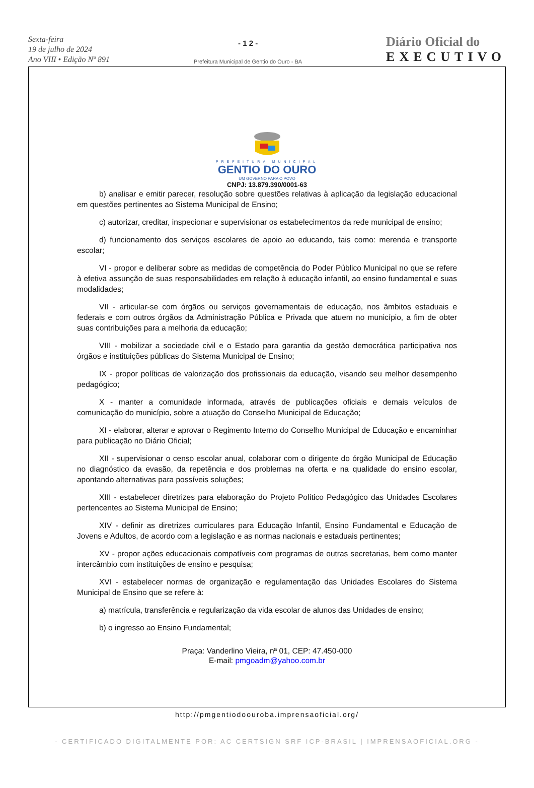Sexta-feira
19 de julho de 2024
Ano VIII • Edição Nº 891
- 1 2 -
Prefeitura Municipal de Gentio do Ouro - BA
Diário Oficial do
EXECUTIVO
PREFEITURA MUNICIPAL
GENTIO DO OURO
UM GOVERNO PARA O POVO
CNPJ: 13.879.390/0001-63
b) analisar e emitir parecer, resolução sobre questões relativas à aplicação da legislação educacional em questões pertinentes ao Sistema Municipal de Ensino;
c) autorizar, creditar, inspecionar e supervisionar os estabelecimentos da rede municipal de ensino;
d) funcionamento dos serviços escolares de apoio ao educando, tais como: merenda e transporte escolar;
VI - propor e deliberar sobre as medidas de competência do Poder Público Municipal no que se refere à efetiva assunção de suas responsabilidades em relação à educação infantil, ao ensino fundamental e suas modalidades;
VII - articular-se com órgãos ou serviços governamentais de educação, nos âmbitos estaduais e federais e com outros órgãos da Administração Pública e Privada que atuem no município, a fim de obter suas contribuições para a melhoria da educação;
VIII - mobilizar a sociedade civil e o Estado para garantia da gestão democrática participativa nos órgãos e instituições públicas do Sistema Municipal de Ensino;
IX - propor políticas de valorização dos profissionais da educação, visando seu melhor desempenho pedagógico;
X - manter a comunidade informada, através de publicações oficiais e demais veículos de comunicação do município, sobre a atuação do Conselho Municipal de Educação;
XI - elaborar, alterar e aprovar o Regimento Interno do Conselho Municipal de Educação e encaminhar para publicação no Diário Oficial;
XII - supervisionar o censo escolar anual, colaborar com o dirigente do órgão Municipal de Educação no diagnóstico da evasão, da repetência e dos problemas na oferta e na qualidade do ensino escolar, apontando alternativas para possíveis soluções;
XIII - estabelecer diretrizes para elaboração do Projeto Político Pedagógico das Unidades Escolares pertencentes ao Sistema Municipal de Ensino;
XIV - definir as diretrizes curriculares para Educação Infantil, Ensino Fundamental e Educação de Jovens e Adultos, de acordo com a legislação e as normas nacionais e estaduais pertinentes;
XV - propor ações educacionais compatíveis com programas de outras secretarias, bem como manter intercâmbio com instituições de ensino e pesquisa;
XVI - estabelecer normas de organização e regulamentação das Unidades Escolares do Sistema Municipal de Ensino que se refere à:
a) matrícula, transferência e regularização da vida escolar de alunos das Unidades de ensino;
b) o ingresso ao Ensino Fundamental;
Praça: Vanderlino Vieira, nª 01, CEP: 47.450-000
E-mail: pmgoadm@yahoo.com.br
http://pmgentiodoouroba.imprensaoficial.org/
- CERTIFICADO DIGITALMENTE POR: AC CERTSIGN SRF ICP-BRASIL | IMPRENSAOFICIAL.ORG -